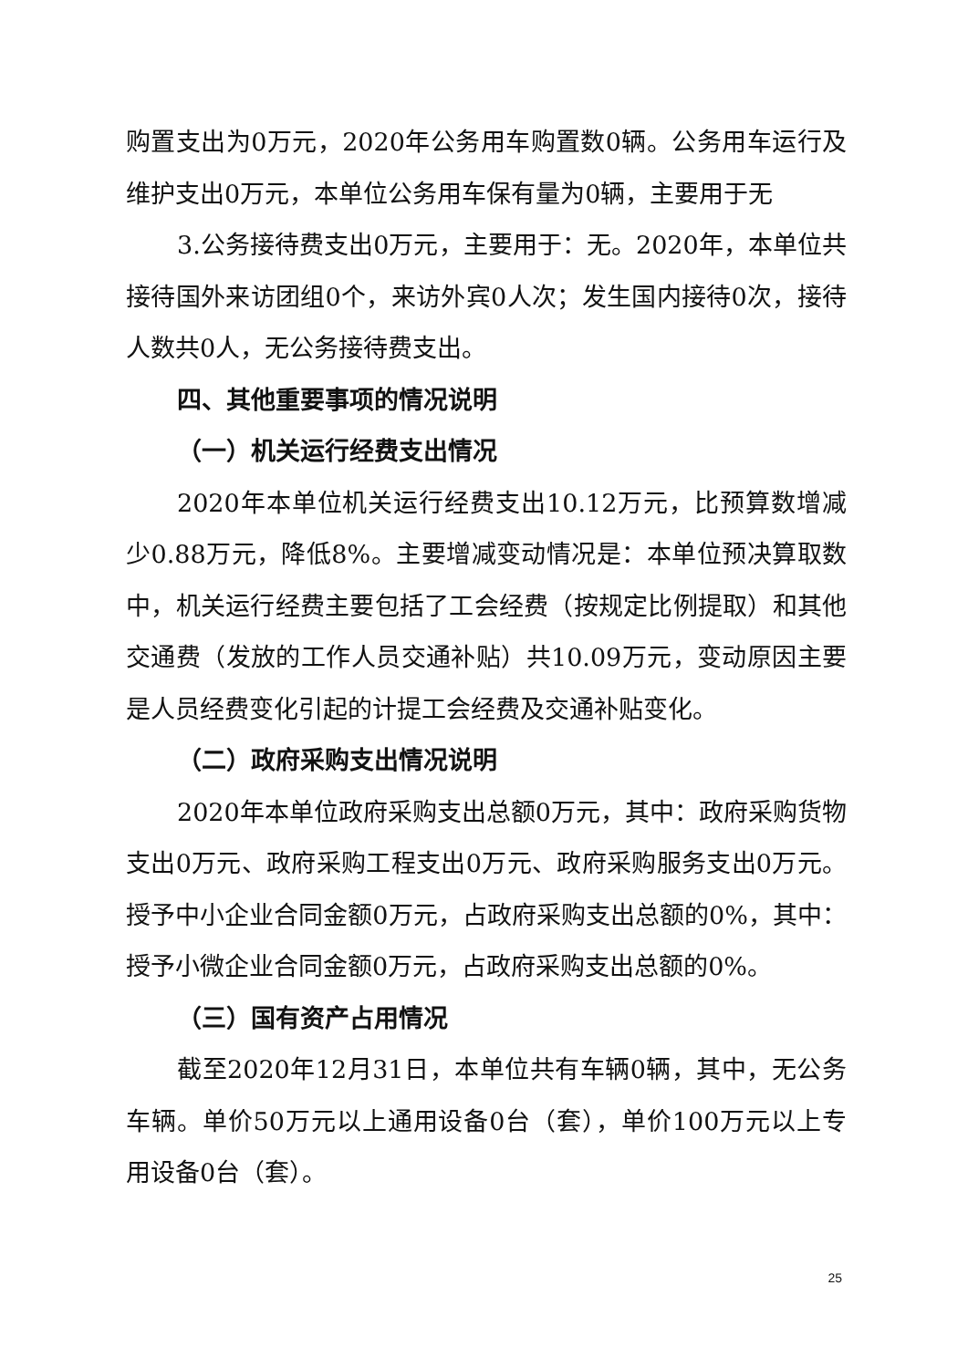购置支出为0万元，2020年公务用车购置数0辆。公务用车运行及维护支出0万元，本单位公务用车保有量为0辆，主要用于无
3.公务接待费支出0万元，主要用于：无。2020年，本单位共接待国外来访团组0个，来访外宾0人次；发生国内接待0次，接待人数共0人，无公务接待费支出。
四、其他重要事项的情况说明
（一）机关运行经费支出情况
2020年本单位机关运行经费支出10.12万元，比预算数增减少0.88万元，降低8%。主要增减变动情况是：本单位预决算取数中，机关运行经费主要包括了工会经费（按规定比例提取）和其他交通费（发放的工作人员交通补贴）共10.09万元，变动原因主要是人员经费变化引起的计提工会经费及交通补贴变化。
（二）政府采购支出情况说明
2020年本单位政府采购支出总额0万元，其中：政府采购货物支出0万元、政府采购工程支出0万元、政府采购服务支出0万元。授予中小企业合同金额0万元，占政府采购支出总额的0%，其中：授予小微企业合同金额0万元，占政府采购支出总额的0%。
（三）国有资产占用情况
截至2020年12月31日，本单位共有车辆0辆，其中，无公务车辆。单价50万元以上通用设备0台（套），单价100万元以上专用设备0台（套）。
25